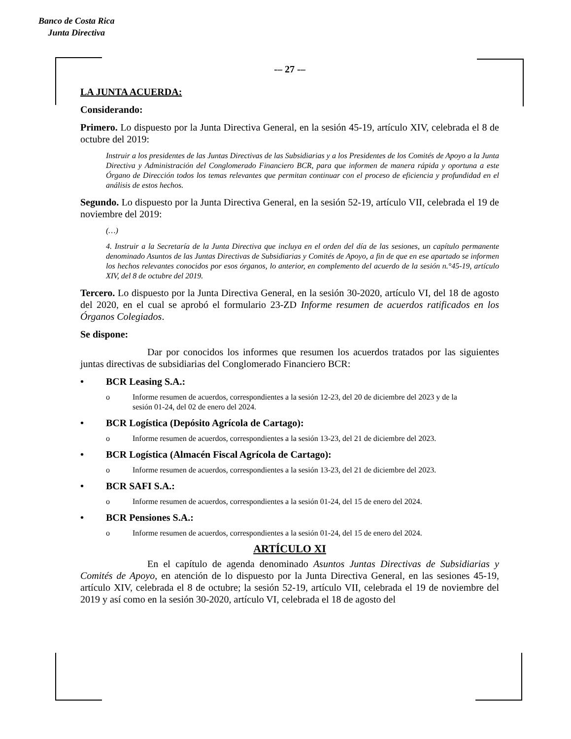Banco de Costa Rica
Junta Directiva
-– 27 -–
LA JUNTA ACUERDA:
Considerando:
Primero. Lo dispuesto por la Junta Directiva General, en la sesión 45-19, artículo XIV, celebrada el 8 de octubre del 2019:
Instruir a los presidentes de las Juntas Directivas de las Subsidiarias y a los Presidentes de los Comités de Apoyo a la Junta Directiva y Administración del Conglomerado Financiero BCR, para que informen de manera rápida y oportuna a este Órgano de Dirección todos los temas relevantes que permitan continuar con el proceso de eficiencia y profundidad en el análisis de estos hechos.
Segundo. Lo dispuesto por la Junta Directiva General, en la sesión 52-19, artículo VII, celebrada el 19 de noviembre del 2019:
(…)
4. Instruir a la Secretaría de la Junta Directiva que incluya en el orden del día de las sesiones, un capítulo permanente denominado Asuntos de las Juntas Directivas de Subsidiarias y Comités de Apoyo, a fin de que en ese apartado se informen los hechos relevantes conocidos por esos órganos, lo anterior, en complemento del acuerdo de la sesión n.°45-19, artículo XIV, del 8 de octubre del 2019.
Tercero. Lo dispuesto por la Junta Directiva General, en la sesión 30-2020, artículo VI, del 18 de agosto del 2020, en el cual se aprobó el formulario 23-ZD Informe resumen de acuerdos ratificados en los Órganos Colegiados.
Se dispone:
Dar por conocidos los informes que resumen los acuerdos tratados por las siguientes juntas directivas de subsidiarias del Conglomerado Financiero BCR:
• BCR Leasing S.A.:
o Informe resumen de acuerdos, correspondientes a la sesión 12-23, del 20 de diciembre del 2023 y de la sesión 01-24, del 02 de enero del 2024.
• BCR Logística (Depósito Agrícola de Cartago):
o Informe resumen de acuerdos, correspondientes a la sesión 13-23, del 21 de diciembre del 2023.
• BCR Logística (Almacén Fiscal Agrícola de Cartago):
o Informe resumen de acuerdos, correspondientes a la sesión 13-23, del 21 de diciembre del 2023.
• BCR SAFI S.A.:
o Informe resumen de acuerdos, correspondientes a la sesión 01-24, del 15 de enero del 2024.
• BCR Pensiones S.A.:
o Informe resumen de acuerdos, correspondientes a la sesión 01-24, del 15 de enero del 2024.
ARTÍCULO XI
En el capítulo de agenda denominado Asuntos Juntas Directivas de Subsidiarias y Comités de Apoyo, en atención de lo dispuesto por la Junta Directiva General, en las sesiones 45-19, artículo XIV, celebrada el 8 de octubre; la sesión 52-19, artículo VII, celebrada el 19 de noviembre del 2019 y así como en la sesión 30-2020, artículo VI, celebrada el 18 de agosto del